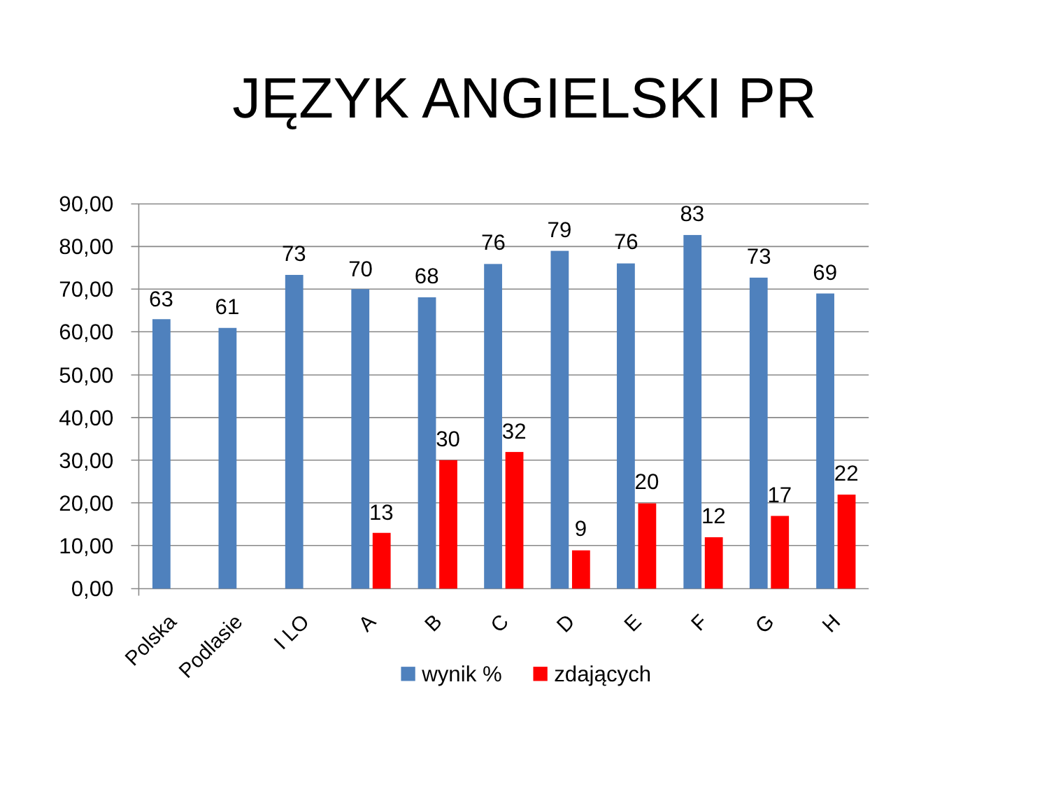JĘZYK ANGIELSKI PR
90,00
80,00
70,00
60,00
50,00
40,00
30,00
20,00
10,00
0,00
63
61
73
70
13
68
30
76
32
79
9
76
20
83
12
73
17
69
22
Polska
Podlasie
I LO
A
B
C
D
E
F
G
H
wynik %
zdających